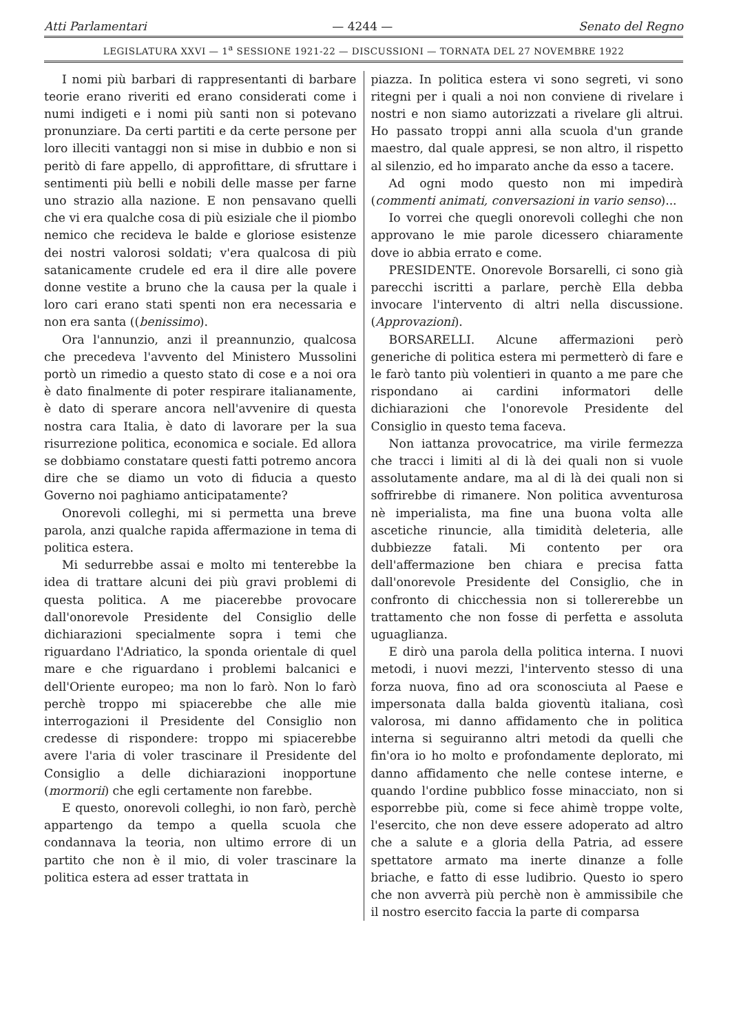Atti Parlamentari — 4244 — Senato del Regno
LEGISLATURA XXVI — 1<sup>a</sup> SESSIONE 1921-22 — DISCUSSIONI — TORNATA DEL 27 NOVEMBRE 1922
I nomi più barbari di rappresentanti di barbare teorie erano riveriti ed erano considerati come i numi indigeti e i nomi più santi non si potevano pronunziare. Da certi partiti e da certe persone per loro illeciti vantaggi non si mise in dubbio e non si peritò di fare appello, di approfittare, di sfruttare i sentimenti più belli e nobili delle masse per farne uno strazio alla nazione. E non pensavano quelli che vi era qualche cosa di più esiziale che il piombo nemico che recideva le balde e gloriose esistenze dei nostri valorosi soldati; v'era qualcosa di più satanicamente crudele ed era il dire alle povere donne vestite a bruno che la causa per la quale i loro cari erano stati spenti non era necessaria e non era santa ((benissimo).
Ora l'annunzio, anzi il preannunzio, qualcosa che precedeva l'avvento del Ministero Mussolini portò un rimedio a questo stato di cose e a noi ora è dato finalmente di poter respirare italianamente, è dato di sperare ancora nell'avvenire di questa nostra cara Italia, è dato di lavorare per la sua risurrezione politica, economica e sociale. Ed allora se dobbiamo constatare questi fatti potremo ancora dire che se diamo un voto di fiducia a questo Governo noi paghiamo anticipatamente?
Onorevoli colleghi, mi si permetta una breve parola, anzi qualche rapida affermazione in tema di politica estera.
Mi sedurrebbe assai e molto mi tenterebbe la idea di trattare alcuni dei più gravi problemi di questa politica. A me piacerebbe provocare dall'onorevole Presidente del Consiglio delle dichiarazioni specialmente sopra i temi che riguardano l'Adriatico, la sponda orientale di quel mare e che riguardano i problemi balcanici e dell'Oriente europeo; ma non lo farò. Non lo farò perchè troppo mi spiacerebbe che alle mie interrogazioni il Presidente del Consiglio non credesse di rispondere: troppo mi spiacerebbe avere l'aria di voler trascinare il Presidente del Consiglio a delle dichiarazioni inopportune (mormorii) che egli certamente non farebbe.
E questo, onorevoli colleghi, io non farò, perchè appartengo da tempo a quella scuola che condannava la teoria, non ultimo errore di un partito che non è il mio, di voler trascinare la politica estera ad esser trattata in
piazza. In politica estera vi sono segreti, vi sono ritegni per i quali a noi non conviene di rivelare i nostri e non siamo autorizzati a rivelare gli altrui. Ho passato troppi anni alla scuola d'un grande maestro, dal quale appresi, se non altro, il rispetto al silenzio, ed ho imparato anche da esso a tacere.
Ad ogni modo questo non mi impedirà (commenti animati, conversazioni in vario senso)...
Io vorrei che quegli onorevoli colleghi che non approvano le mie parole dicessero chiaramente dove io abbia errato e come.
PRESIDENTE. Onorevole Borsarelli, ci sono già parecchi iscritti a parlare, perchè Ella debba invocare l'intervento di altri nella discussione. (Approvazioni).
BORSARELLI. Alcune affermazioni però generiche di politica estera mi permetterò di fare e le farò tanto più volentieri in quanto a me pare che rispondano ai cardini informatori delle dichiarazioni che l'onorevole Presidente del Consiglio in questo tema faceva.
Non iattanza provocatrice, ma virile fermezza che tracci i limiti al di là dei quali non si vuole assolutamente andare, ma al di là dei quali non si soffrirebbe di rimanere. Non politica avventurosa nè imperialista, ma fine una buona volta alle ascetiche rinuncie, alla timidità deleteria, alle dubbiezze fatali. Mi contento per ora dell'affermazione ben chiara e precisa fatta dall'onorevole Presidente del Consiglio, che in confronto di chicchessia non si tollererebbe un trattamento che non fosse di perfetta e assoluta uguaglianza.
E dirò una parola della politica interna. I nuovi metodi, i nuovi mezzi, l'intervento stesso di una forza nuova, fino ad ora sconosciuta al Paese e impersonata dalla balda gioventù italiana, così valorosa, mi danno affidamento che in politica interna si seguiranno altri metodi da quelli che fin'ora io ho molto e profondamente deplorato, mi danno affidamento che nelle contese interne, e quando l'ordine pubblico fosse minacciato, non si esporrebbe più, come si fece ahimè troppe volte, l'esercito, che non deve essere adoperato ad altro che a salute e a gloria della Patria, ad essere spettatore armato ma inerte dinanze a folle briache, e fatto di esse ludibrio. Questo io spero che non avverrà più perchè non è ammissibile che il nostro esercito faccia la parte di comparsa